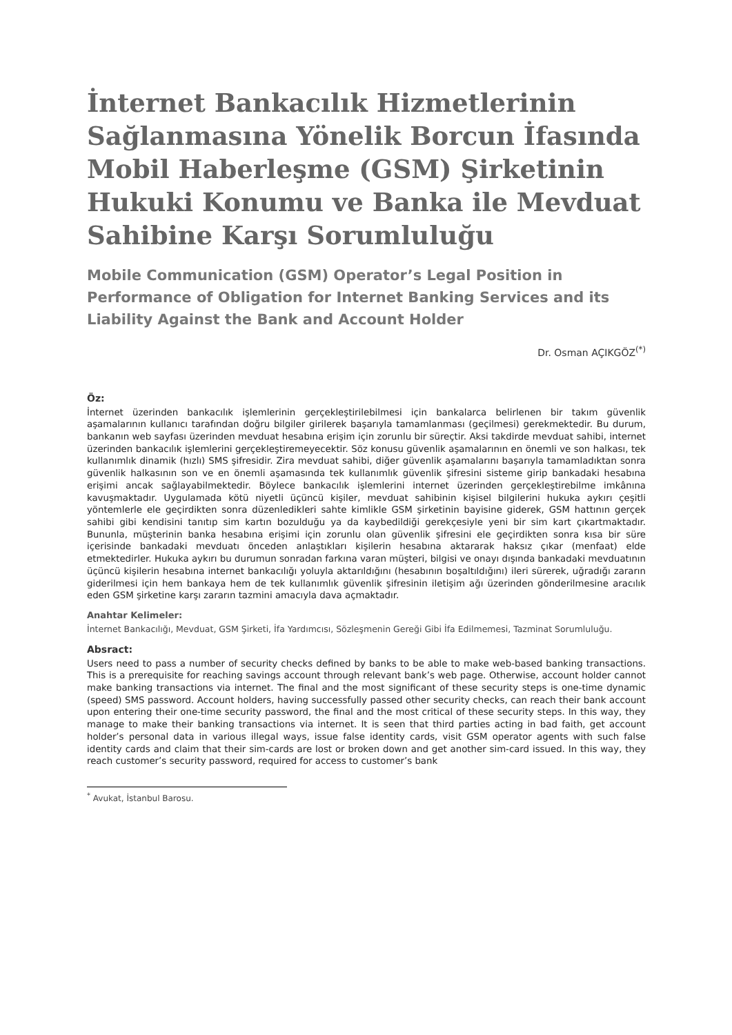İnternet Bankacılık Hizmetlerinin Sağlanmasına Yönelik Borcun İfasında Mobil Haberleşme (GSM) Şirketinin Hukuki Konumu ve Banka ile Mevduat Sahibine Karşı Sorumluluğu
Mobile Communication (GSM) Operator’s Legal Position in Performance of Obligation for Internet Banking Services and its Liability Against the Bank and Account Holder
Dr. Osman AÇIKGÖZ<sup>(*)</sup>
Öz:
İnternet üzerinden bankacılık işlemlerinin gerçekleştirilebilmesi için bankalarca belirlenen bir takım güvenlik aşamalarının kullanıcı tarafından doğru bilgiler girilerek başarıyla tamamlanması (geçilmesi) gerekmektedir. Bu durum, bankanın web sayfası üzerinden mevduat hesabına erişim için zorunlu bir süreçtir. Aksi takdirde mevduat sahibi, internet üzerinden bankacılık işlemlerini gerçekleştiremeyecektir. Söz konusu güvenlik aşamalarının en önemli ve son halkası, tek kullanımlık dinamik (hızlı) SMS şifresidir. Zira mevduat sahibi, diğer güvenlik aşamalarını başarıyla tamamladıktan sonra güvenlik halkasının son ve en önemli aşamasında tek kullanımlık güvenlik şifresini sisteme girip bankadaki hesabına erişimi ancak sağlayabilmektedir. Böylece bankacılık işlemlerini internet üzerinden gerçekleştirebilme imkânına kavuşmaktadır. Uygulamada kötü niyetli üçüncü kişiler, mevduat sahibinin kişisel bilgilerini hukuka aykırı çeşitli yöntemlerle ele geçirdikten sonra düzenledikleri sahte kimlikle GSM şirketinin bayisine giderek, GSM hattının gerçek sahibi gibi kendisini tanıtıp sim kartın bozulduğu ya da kaybedildiği gerekçesiyle yeni bir sim kart çıkartmaktadır. Bununla, müşterinin banka hesabına erişimi için zorunlu olan güvenlik şifresini ele geçirdikten sonra kısa bir süre içerisinde bankadaki mevduatı önceden anlaştıkları kişilerin hesabına aktararak haksız çıkar (menfaat) elde etmektedirler. Hukuka aykırı bu durumun sonradan farkına varan müşteri, bilgisi ve onayı dışında bankadaki mevduatının üçüncü kişilerin hesabına internet bankacılığı yoluyla aktarıldığını (hesabının boşaltıldığını) ileri sürerek, uğradığı zararın giderilmesi için hem bankaya hem de tek kullanımlık güvenlik şifresinin iletişim ağı üzerinden gönderilmesine aracılık eden GSM şirketine karşı zararın tazmini amacıyla dava açmaktadır.
Anahtar Kelimeler:
İnternet Bankacılığı, Mevduat, GSM Şirketi, İfa Yardımcısı, Sözleşmenin Gereği Gibi İfa Edilmemesi, Tazminat Sorumluluğu.
Absract:
Users need to pass a number of security checks defined by banks to be able to make web-based banking transactions. This is a prerequisite for reaching savings account through relevant bank’s web page. Otherwise, account holder cannot make banking transactions via internet. The final and the most significant of these security steps is one-time dynamic (speed) SMS password. Account holders, having successfully passed other security checks, can reach their bank account upon entering their one-time security password, the final and the most critical of these security steps. In this way, they manage to make their banking transactions via internet. It is seen that third parties acting in bad faith, get account holder’s personal data in various illegal ways, issue false identity cards, visit GSM operator agents with such false identity cards and claim that their sim-cards are lost or broken down and get another sim-card issued. In this way, they reach customer’s security password, required for access to customer’s bank
<sup>*</sup> Avukat, İstanbul Barosu.